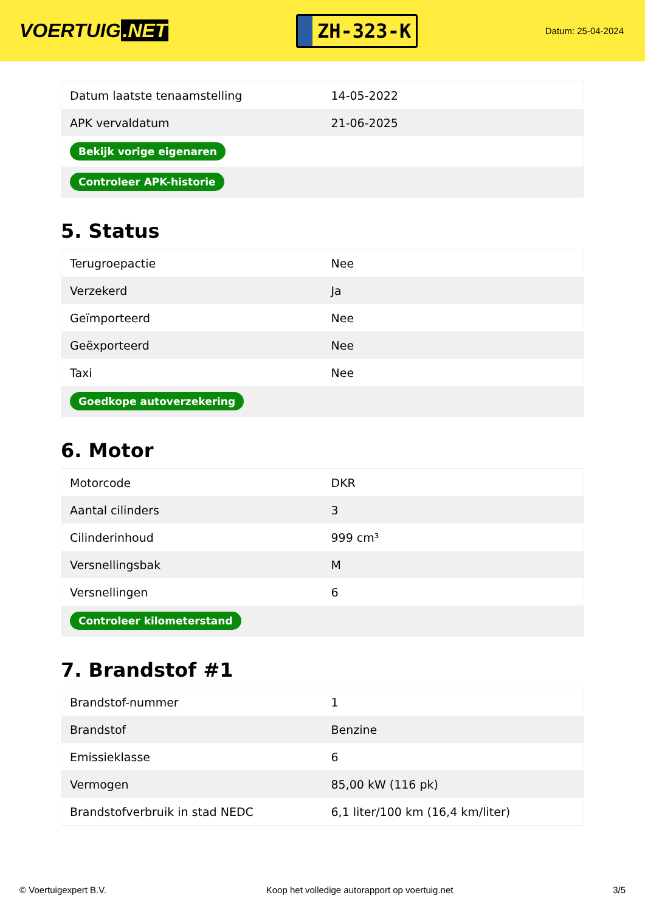VOERTUIG.NET
ZH-323-K
Datum: 25-04-2024
| Datum laatste tenaamstelling | 14-05-2022 |
| APK vervaldatum | 21-06-2025 |
| Bekijk vorige eigenaren | |
| Controleer APK-historie | |
5. Status
| Terugroepactie | Nee |
| Verzekerd | Ja |
| Geïmporteerd | Nee |
| Geëxporteerd | Nee |
| Taxi | Nee |
| Goedkope autoverzekering | |
6. Motor
| Motorcode | DKR |
| Aantal cilinders | 3 |
| Cilinderinhoud | 999 cm³ |
| Versnellingsbak | M |
| Versnellingen | 6 |
| Controleer kilometerstand | |
7. Brandstof #1
| Brandstof-nummer | 1 |
| Brandstof | Benzine |
| Emissieklasse | 6 |
| Vermogen | 85,00 kW (116 pk) |
| Brandstofverbruik in stad NEDC | 6,1 liter/100 km (16,4 km/liter) |
© Voertuigexpert B.V. Koop het volledige autorapport op voertuig.net 3/5